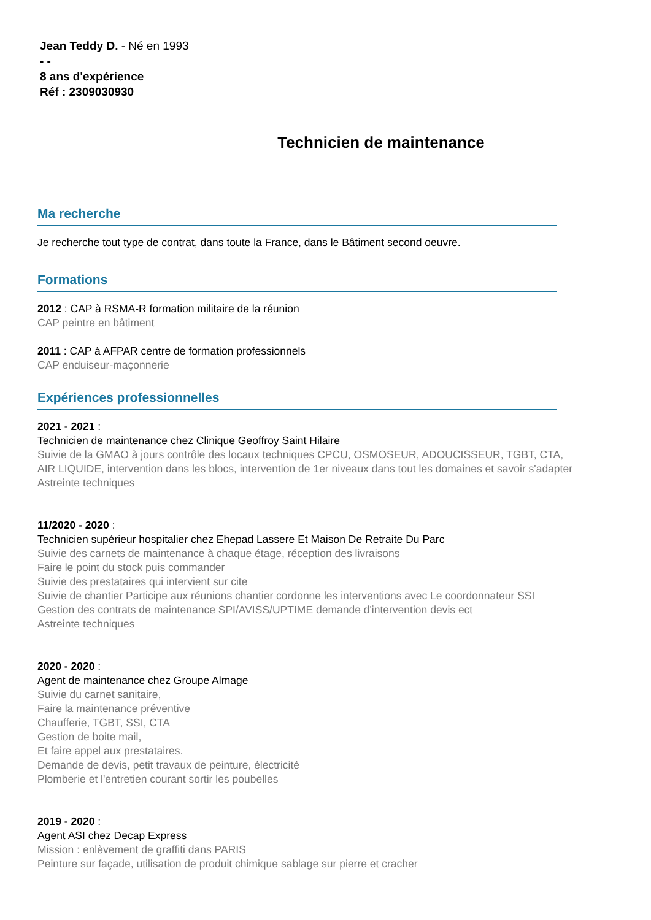Jean Teddy D. - Né en 1993
- -
8 ans d'expérience
Réf : 2309030930
Technicien de maintenance
Ma recherche
Je recherche tout type de contrat, dans toute la France, dans le Bâtiment second oeuvre.
Formations
2012 : CAP à RSMA-R formation militaire de la réunion
CAP peintre en bâtiment
2011 : CAP à AFPAR centre de formation professionnels
CAP enduiseur-maçonnerie
Expériences professionnelles
2021 - 2021 :
Technicien de maintenance chez Clinique Geoffroy Saint Hilaire
Suivie de la GMAO à jours contrôle des locaux techniques CPCU, OSMOSEUR, ADOUCISSEUR, TGBT, CTA,
AIR LIQUIDE, intervention dans les blocs, intervention de 1er niveaux dans tout les domaines et savoir s'adapter
Astreinte techniques
11/2020 - 2020 :
Technicien supérieur hospitalier chez Ehepad Lassere Et Maison De Retraite Du Parc
Suivie des carnets de maintenance à chaque étage, réception des livraisons
Faire le point du stock puis commander
Suivie des prestataires qui intervient sur cite
Suivie de chantier Participe aux réunions chantier cordonne les interventions avec Le coordonnateur SSI
Gestion des contrats de maintenance SPI/AVISS/UPTIME demande d'intervention devis ect
Astreinte techniques
2020 - 2020 :
Agent de maintenance chez Groupe Almage
Suivie du carnet sanitaire,
Faire la maintenance préventive
Chaufferie, TGBT, SSI, CTA
Gestion de boite mail,
Et faire appel aux prestataires.
Demande de devis, petit travaux de peinture, électricité
Plomberie et l'entretien courant sortir les poubelles
2019 - 2020 :
Agent ASI chez Decap Express
Mission : enlèvement de graffiti dans PARIS
Peinture sur façade, utilisation de produit chimique sablage sur pierre et cracher